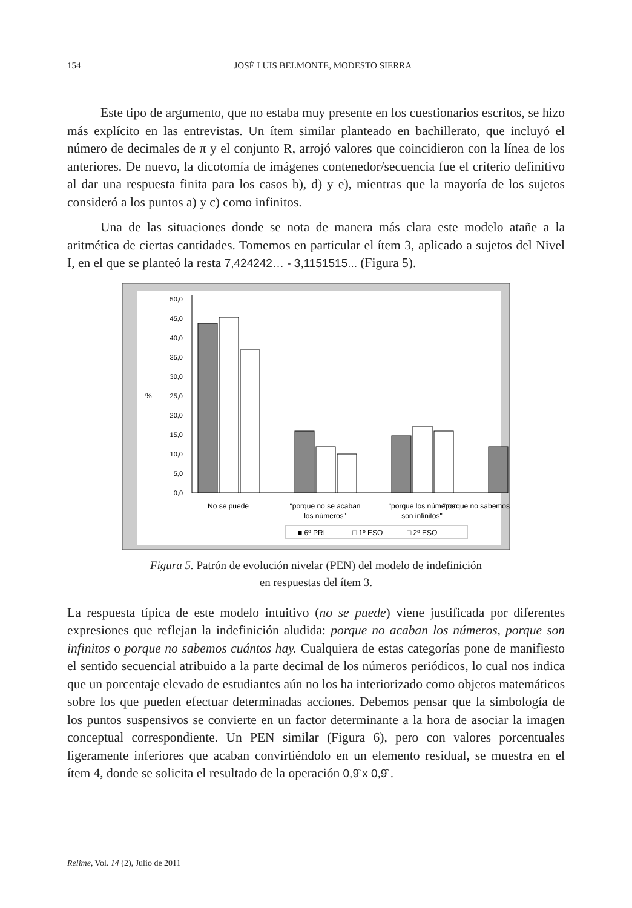154 JOSÉ LUIS BELMONTE, MODESTO SIERRA
Este tipo de argumento, que no estaba muy presente en los cuestionarios escritos, se hizo más explícito en las entrevistas. Un ítem similar planteado en bachillerato, que incluyó el número de decimales de π y el conjunto R, arrojó valores que coincidieron con la línea de los anteriores. De nuevo, la dicotomía de imágenes contenedor/secuencia fue el criterio definitivo al dar una respuesta finita para los casos b), d) y e), mientras que la mayoría de los sujetos consideró a los puntos a) y c) como infinitos.
Una de las situaciones donde se nota de manera más clara este modelo atañe a la aritmética de ciertas cantidades. Tomemos en particular el ítem 3, aplicado a sujetos del Nivel I, en el que se planteó la resta 7,424242… - 3,1151515... (Figura 5).
0,0
5,0
10,0
15,0
20,0
25,0
30,0
35,0
40,0
45,0
50,0
%
No se puede
"porque no se acaban
los números"
"porque los números
son infinitos"
"porque no sabemos
■ 6º PRI
□ 1º ESO
□ 2º ESO
Figura 5. Patrón de evolución nivelar (PEN) del modelo de indefinición
en respuestas del ítem 3.
La respuesta típica de este modelo intuitivo (no se puede) viene justificada por diferentes expresiones que reflejan la indefinición aludida: porque no acaban los números, porque son infinitos o porque no sabemos cuántos hay. Cualquiera de estas categorías pone de manifiesto el sentido secuencial atribuido a la parte decimal de los números periódicos, lo cual nos indica que un porcentaje elevado de estudiantes aún no los ha interiorizado como objetos matemáticos sobre los que pueden efectuar determinadas acciones. Debemos pensar que la simbología de los puntos suspensivos se convierte en un factor determinante a la hora de asociar la imagen conceptual correspondiente. Un PEN similar (Figura 6), pero con valores porcentuales ligeramente inferiores que acaban convirtiéndolo en un elemento residual, se muestra en el ítem 4, donde se solicita el resultado de la operación 0,9̂ x 0,9̂ .
Relime, Vol. 14 (2), Julio de 2011